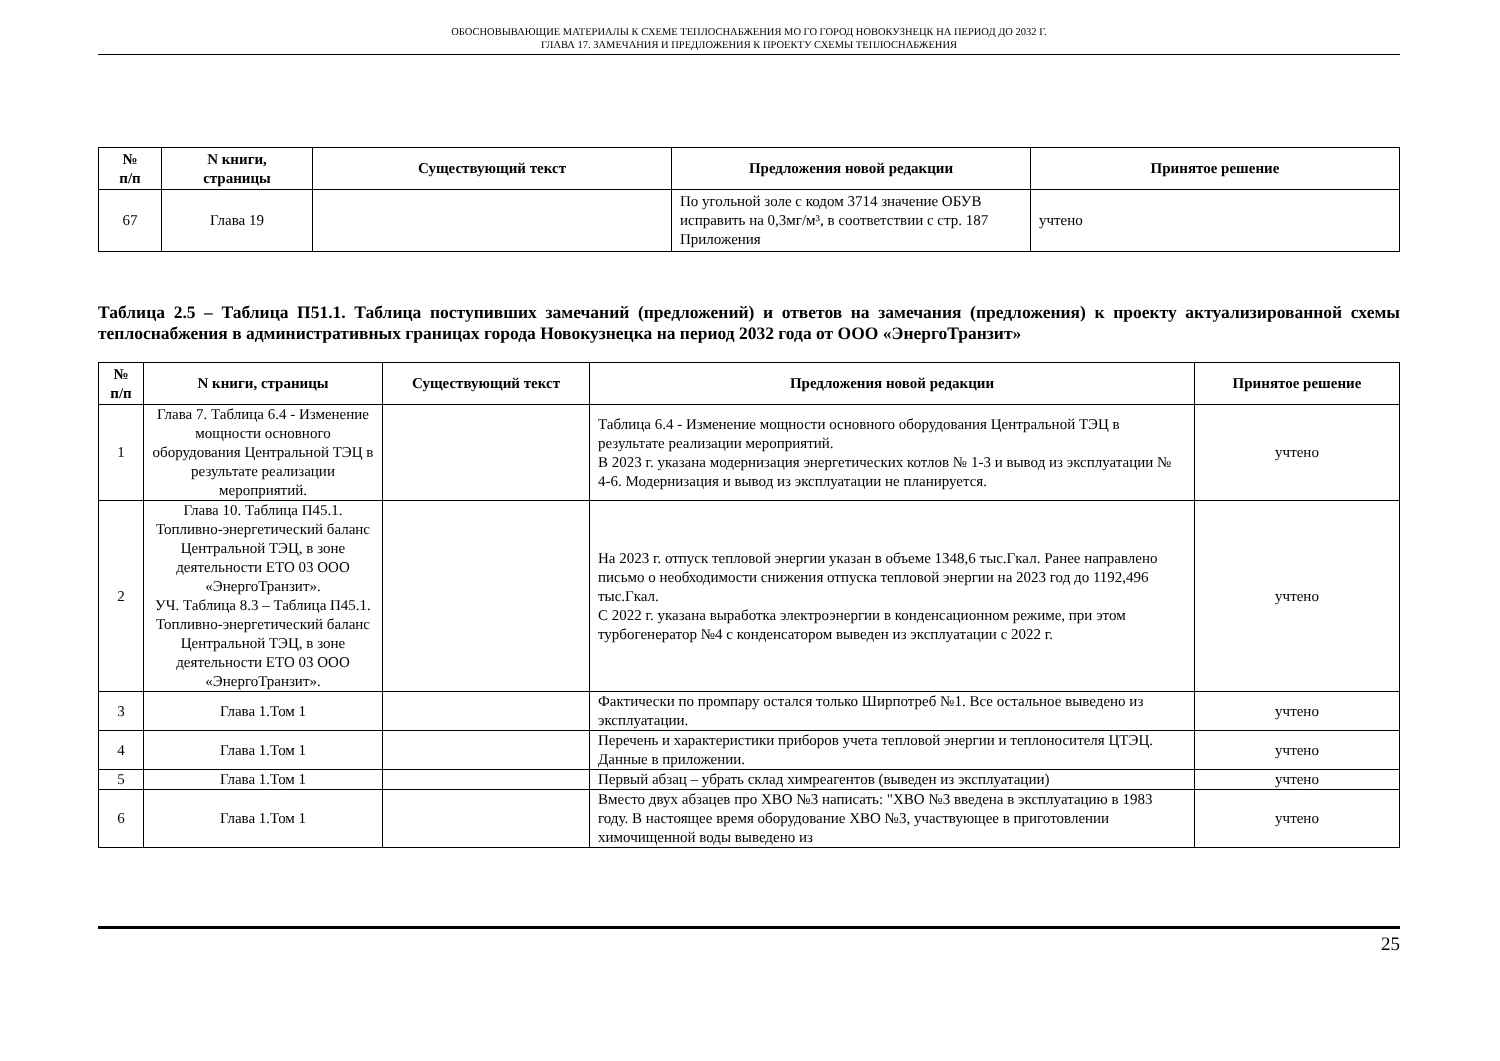ОБОСНОВЫВАЮЩИЕ МАТЕРИАЛЫ К СХЕМЕ ТЕПЛОСНАБЖЕНИЯ МО ГО ГОРОД НОВОКУЗНЕЦК НА ПЕРИОД ДО 2032 Г.
ГЛАВА 17. ЗАМЕЧАНИЯ И ПРЕДЛОЖЕНИЯ К ПРОЕКТУ СХЕМЫ ТЕПЛОСНАБЖЕНИЯ
| № п/п | N книги, страницы | Существующий текст | Предложения новой редакции | Принятое решение |
| --- | --- | --- | --- | --- |
| 67 | Глава 19 | | По угольной золе с кодом 3714 значение ОБУВ исправить на 0,3мг/м³, в соответствии с стр. 187 Приложения | учтено |
Таблица 2.5 – Таблица П51.1. Таблица поступивших замечаний (предложений) и ответов на замечания (предложения) к проекту актуализированной схемы теплоснабжения в административных границах города Новокузнецка на период 2032 года от ООО «ЭнергоТранзит»
| № п/п | N книги, страницы | Существующий текст | Предложения новой редакции | Принятое решение |
| --- | --- | --- | --- | --- |
| 1 | Глава 7. Таблица 6.4 - Изменение мощности основного оборудования Центральной ТЭЦ в результате реализации мероприятий. | | Таблица 6.4 - Изменение мощности основного оборудования Центральной ТЭЦ в результате реализации мероприятий. В 2023 г. указана модернизация энергетических котлов № 1-3 и вывод из эксплуатации № 4-6. Модернизация и вывод из эксплуатации не планируется. | учтено |
| 2 | Глава 10. Таблица П45.1. Топливно-энергетический баланс Центральной ТЭЦ, в зоне деятельности ЕТО 03 ООО «ЭнергоТранзит». УЧ. Таблица 8.3 – Таблица П45.1. Топливно-энергетический баланс Центральной ТЭЦ, в зоне деятельности ЕТО 03 ООО «ЭнергоТранзит». | | На 2023 г. отпуск тепловой энергии указан в объеме 1348,6 тыс.Гкал. Ранее направлено письмо о необходимости снижения отпуска тепловой энергии на 2023 год до 1192,496 тыс.Гкал. С 2022 г. указана выработка электроэнергии в конденсационном режиме, при этом турбогенератор №4 с конденсатором выведен из эксплуатации с 2022 г. | учтено |
| 3 | Глава 1.Том 1 | | Фактически по промпару остался только Ширпотреб №1. Все остальное выведено из эксплуатации. | учтено |
| 4 | Глава 1.Том 1 | | Перечень и характеристики приборов учета тепловой энергии и теплоносителя ЦТЭЦ. Данные в приложении. | учтено |
| 5 | Глава 1.Том 1 | | Первый абзац – убрать склад химреагентов (выведен из эксплуатации) | учтено |
| 6 | Глава 1.Том 1 | | Вместо двух абзацев про ХВО №3 написать: "ХВО №3 введена в эксплуатацию в 1983 году. В настоящее время оборудование ХВО №3, участвующее в приготовлении химочищенной воды выведено из | учтено |
25